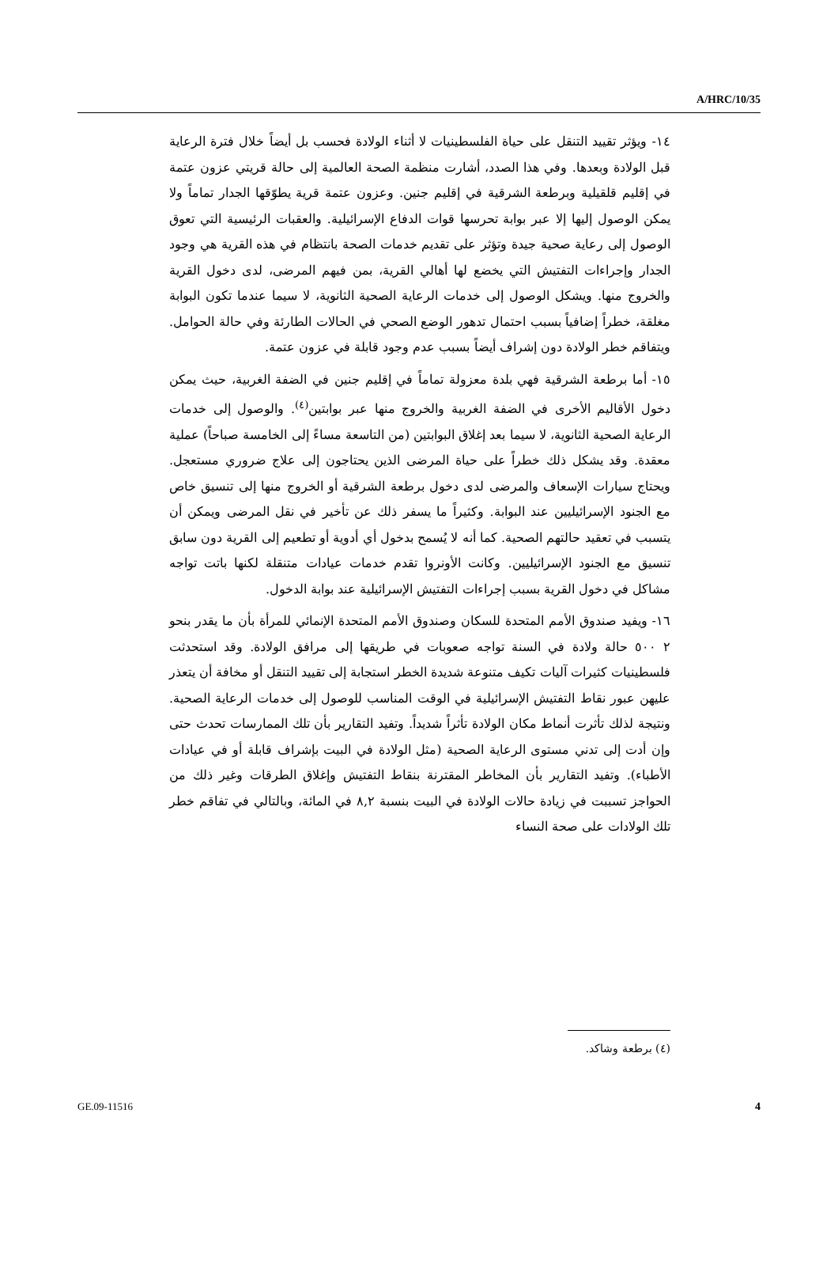A/HRC/10/35
١٤- ويؤثر تقييد التنقل على حياة الفلسطينيات لا أثناء الولادة فحسب بل أيضاً خلال فترة الرعاية قبل الولادة وبعدها. وفي هذا الصدد، أشارت منظمة الصحة العالمية إلى حالة قريتي عزون عتمة في إقليم قلقيلية وبرطعة الشرقية في إقليم جنين. وعزون عتمة قرية يطوّقها الجدار تماماً ولا يمكن الوصول إليها إلا عبر بوابة تحرسها قوات الدفاع الإسرائيلية. والعقبات الرئيسية التي تعوق الوصول إلى رعاية صحية جيدة وتؤثر على تقديم خدمات الصحة بانتظام في هذه القرية هي وجود الجدار وإجراءات التفتيش التي يخضع لها أهالي القرية، بمن فيهم المرضى، لدى دخول القرية والخروج منها. ويشكل الوصول إلى خدمات الرعاية الصحية الثانوية، لا سيما عندما تكون البوابة مغلقة، خطراً إضافياً بسبب احتمال تدهور الوضع الصحي في الحالات الطارئة وفي حالة الحوامل. ويتفاقم خطر الولادة دون إشراف أيضاً بسبب عدم وجود قابلة في عزون عتمة.
١٥- أما برطعة الشرقية فهي بلدة معزولة تماماً في إقليم جنين في الضفة الغربية، حيث يمكن دخول الأقاليم الأخرى في الضفة الغربية والخروج منها عبر بوابتين<sup>(٤)</sup>. والوصول إلى خدمات الرعاية الصحية الثانوية، لا سيما بعد إغلاق البوابتين (من التاسعة مساءً إلى الخامسة صباحاً) عملية معقدة. وقد يشكل ذلك خطراً على حياة المرضى الذين يحتاجون إلى علاج ضروري مستعجل. ويحتاج سيارات الإسعاف والمرضى لدى دخول برطعة الشرقية أو الخروج منها إلى تنسيق خاص مع الجنود الإسرائيليين عند البوابة. وكثيراً ما يسفر ذلك عن تأخير في نقل المرضى ويمكن أن يتسبب في تعقيد حالتهم الصحية. كما أنه لا يُسمح بدخول أي أدوية أو تطعيم إلى القرية دون سابق تنسيق مع الجنود الإسرائيليين. وكانت الأونروا تقدم خدمات عيادات متنقلة لكنها باتت تواجه مشاكل في دخول القرية بسبب إجراءات التفتيش الإسرائيلية عند بوابة الدخول.
١٦- ويفيد صندوق الأمم المتحدة للسكان وصندوق الأمم المتحدة الإنمائي للمرأة بأن ما يقدر بنحو ٢ ٥٠٠ حالة ولادة في السنة تواجه صعوبات في طريقها إلى مرافق الولادة. وقد استحدثت فلسطينيات كثيرات آليات تكيف متنوعة شديدة الخطر استجابة إلى تقييد التنقل أو مخافة أن يتعذر عليهن عبور نقاط التفتيش الإسرائيلية في الوقت المناسب للوصول إلى خدمات الرعاية الصحية. ونتيجة لذلك تأثرت أنماط مكان الولادة تأثراً شديداً. وتفيد التقارير بأن تلك الممارسات تحدث حتى وإن أدت إلى تدني مستوى الرعاية الصحية (مثل الولادة في البيت بإشراف قابلة أو في عيادات الأطباء). وتفيد التقارير بأن المخاطر المقترنة بنقاط التفتيش وإغلاق الطرقات وغير ذلك من الحواجز تسببت في زيادة حالات الولادة في البيت بنسبة ٨,٢ في المائة، وبالتالي في تفاقم خطر تلك الولادات على صحة النساء
(٤) برطعة وشاكد.
GE.09-11516 4